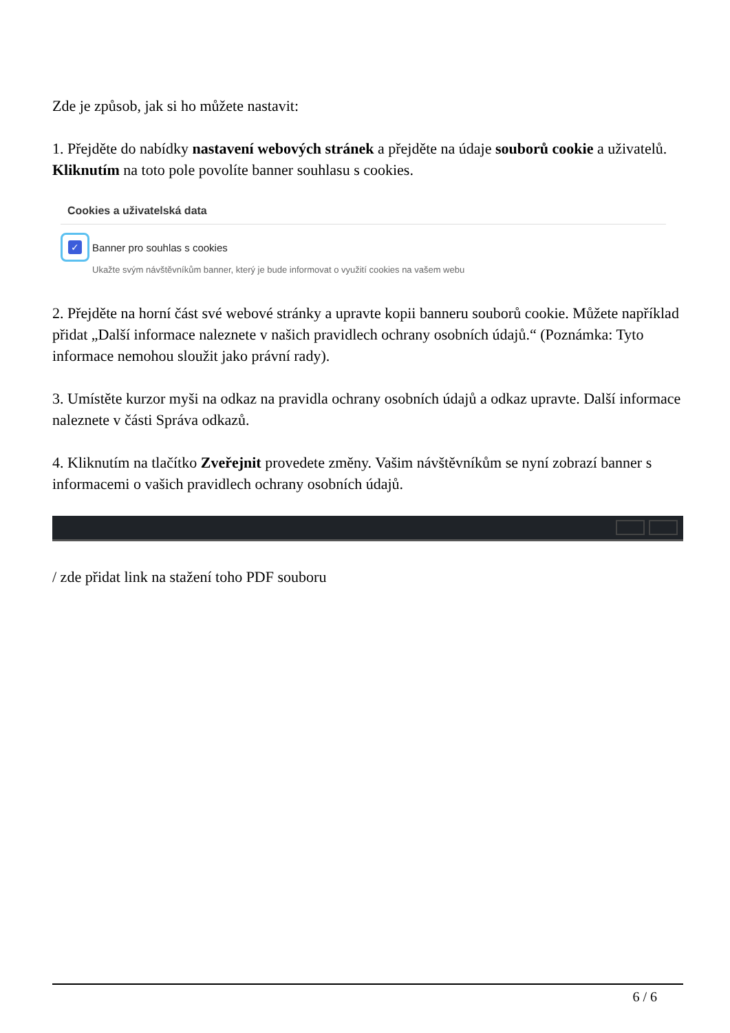Zde je způsob, jak si ho můžete nastavit:
1. Přejděte do nabídky nastavení webových stránek a přejděte na údaje souborů cookie a uživatelů. Kliknutím na toto pole povolíte banner souhlasu s cookies.
Cookies a uživatelská data
✓
Banner pro souhlas s cookies
Ukažte svým návštěvníkům banner, který je bude informovat o využití cookies na vašem webu
2. Přejděte na horní část své webové stránky a upravte kopii banneru souborů cookie. Můžete například přidat „Další informace naleznete v našich pravidlech ochrany osobních údajů.“ (Poznámka: Tyto informace nemohou sloužit jako právní rady).
3. Umístěte kurzor myši na odkaz na pravidla ochrany osobních údajů a odkaz upravte. Další informace naleznete v části Správa odkazů.
4. Kliknutím na tlačítko Zveřejnit provedete změny. Vašim návštěvníkům se nyní zobrazí banner s informacemi o vašich pravidlech ochrany osobních údajů.
/ zde přidat link na stažení toho PDF souboru
6 / 6